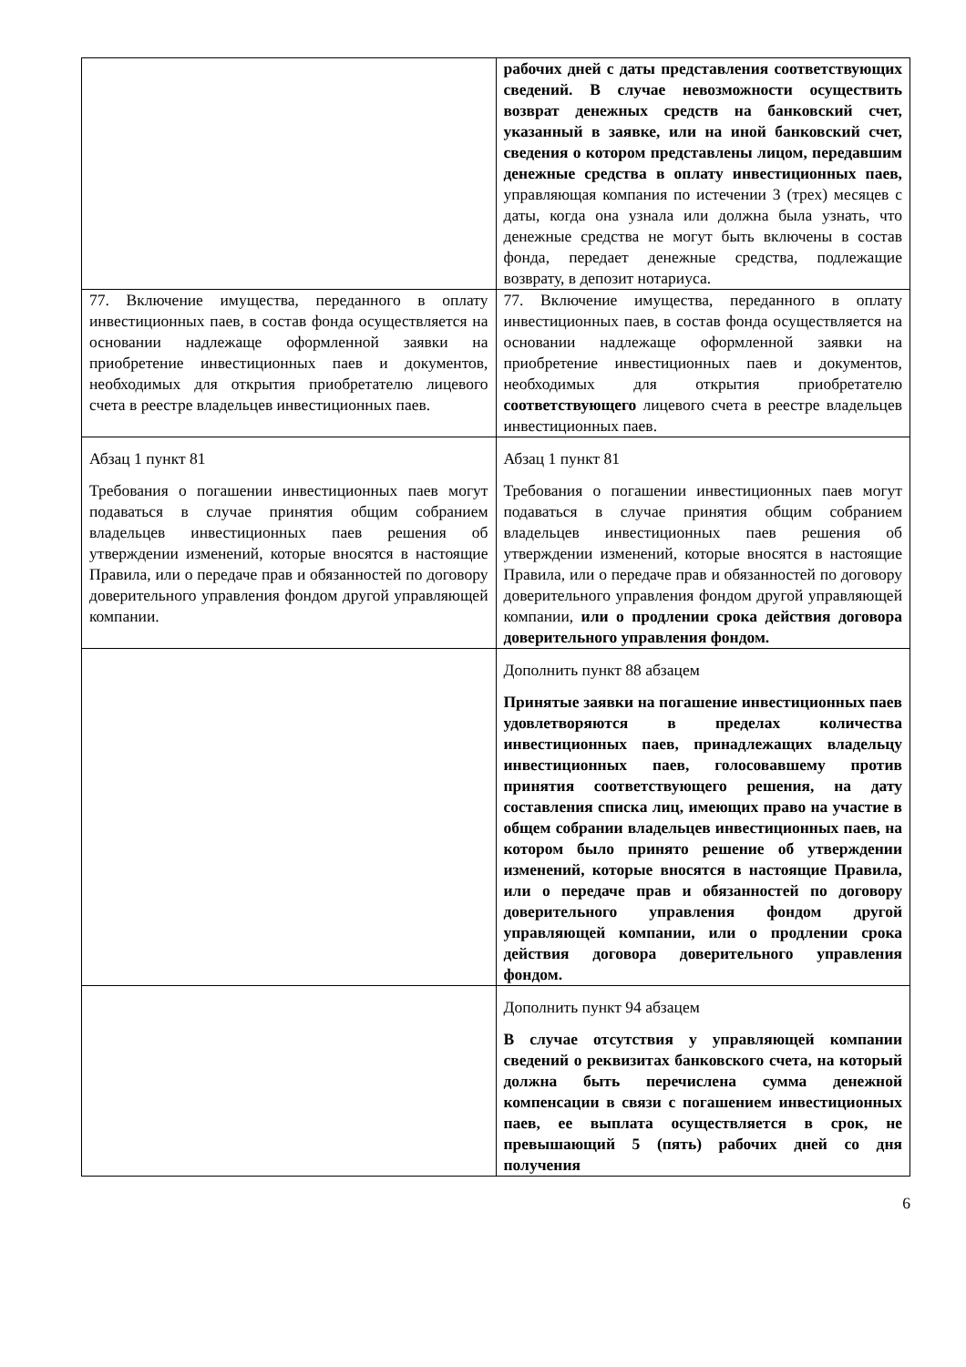| | рабочих дней с даты представления соответствующих сведений. В случае невозможности осуществить возврат денежных средств на банковский счет, указанный в заявке, или на иной банковский счет, сведения о котором представлены лицом, передавшим денежные средства в оплату инвестиционных паев, управляющая компания по истечении 3 (трех) месяцев с даты, когда она узнала или должна была узнать, что денежные средства не могут быть включены в состав фонда, передает денежные средства, подлежащие возврату, в депозит нотариуса. |
| 77. Включение имущества, переданного в оплату инвестиционных паев, в состав фонда осуществляется на основании надлежаще оформленной заявки на приобретение инвестиционных паев и документов, необходимых для открытия приобретателю лицевого счета в реестре владельцев инвестиционных паев. | 77. Включение имущества, переданного в оплату инвестиционных паев, в состав фонда осуществляется на основании надлежаще оформленной заявки на приобретение инвестиционных паев и документов, необходимых для открытия приобретателю соответствующего лицевого счета в реестре владельцев инвестиционных паев. |
| Абзац 1 пункт 81 Требования о погашении инвестиционных паев могут подаваться в случае принятия общим собранием владельцев инвестиционных паев решения об утверждении изменений, которые вносятся в настоящие Правила, или о передаче прав и обязанностей по договору доверительного управления фондом другой управляющей компании. | Абзац 1 пункт 81 Требования о погашении инвестиционных паев могут подаваться в случае принятия общим собранием владельцев инвестиционных паев решения об утверждении изменений, которые вносятся в настоящие Правила, или о передаче прав и обязанностей по договору доверительного управления фондом другой управляющей компании, или о продлении срока действия договора доверительного управления фондом. |
| | Дополнить пункт 88 абзацем Принятые заявки на погашение инвестиционных паев удовлетворяются в пределах количества инвестиционных паев, принадлежащих владельцу инвестиционных паев, голосовавшему против принятия соответствующего решения, на дату составления списка лиц, имеющих право на участие в общем собрании владельцев инвестиционных паев, на котором было принято решение об утверждении изменений, которые вносятся в настоящие Правила, или о передаче прав и обязанностей по договору доверительного управления фондом другой управляющей компании, или о продлении срока действия договора доверительного управления фондом. |
| | Дополнить пункт 94 абзацем В случае отсутствия у управляющей компании сведений о реквизитах банковского счета, на который должна быть перечислена сумма денежной компенсации в связи с погашением инвестиционных паев, ее выплата осуществляется в срок, не превышающий 5 (пять) рабочих дней со дня получения |
6